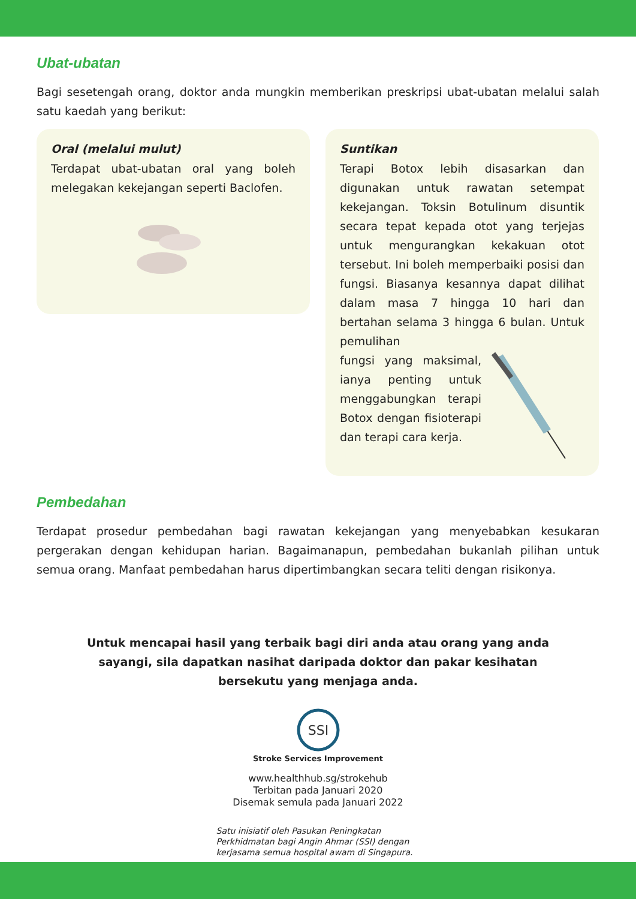Ubat-ubatan
Bagi sesetengah orang, doktor anda mungkin memberikan preskripsi ubat-ubatan melalui salah satu kaedah yang berikut:
Oral (melalui mulut)
Terdapat ubat-ubatan oral yang boleh melegakan kekejangan seperti Baclofen.
Suntikan
Terapi Botox lebih disasarkan dan digunakan untuk rawatan setempat kekejangan. Toksin Botulinum disuntik secara tepat kepada otot yang terjejas untuk mengurangkan kekakuan otot tersebut. Ini boleh memperbaiki posisi dan fungsi. Biasanya kesannya dapat dilihat dalam masa 7 hingga 10 hari dan bertahan selama 3 hingga 6 bulan. Untuk pemulihan
fungsi yang maksimal, ianya penting untuk menggabungkan terapi Botox dengan fisioterapi dan terapi cara kerja.
Pembedahan
Terdapat prosedur pembedahan bagi rawatan kekejangan yang menyebabkan kesukaran pergerakan dengan kehidupan harian. Bagaimanapun, pembedahan bukanlah pilihan untuk semua orang. Manfaat pembedahan harus dipertimbangkan secara teliti dengan risikonya.
Untuk mencapai hasil yang terbaik bagi diri anda atau orang yang anda sayangi, sila dapatkan nasihat daripada doktor dan pakar kesihatan bersekutu yang menjaga anda.
SSI
Stroke Services Improvement
www.healthhub.sg/strokehub
Terbitan pada Januari 2020
Disemak semula pada Januari 2022
Satu inisiatif oleh Pasukan Peningkatan Perkhidmatan bagi Angin Ahmar (SSI) dengan kerjasama semua hospital awam di Singapura.